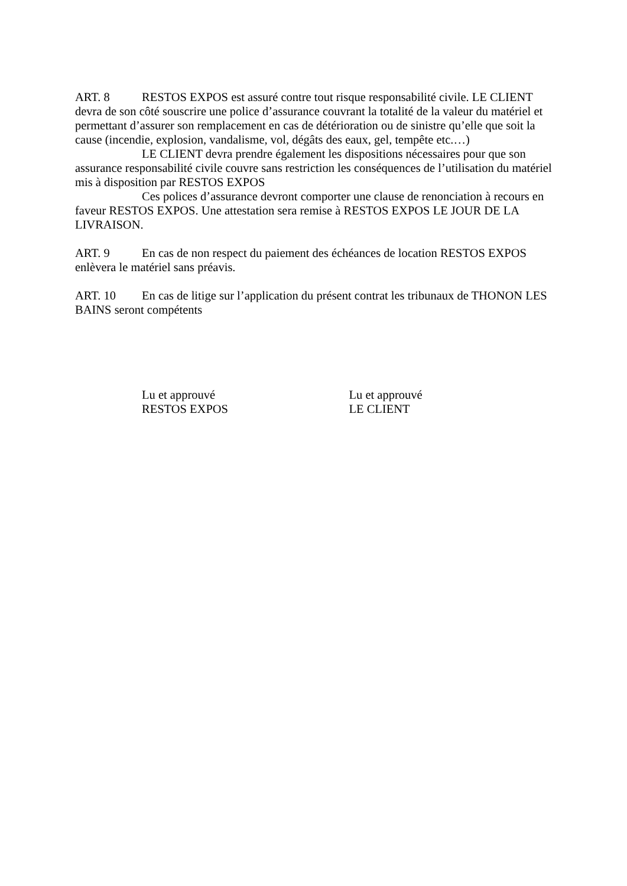ART. 8 RESTOS EXPOS est assuré contre tout risque responsabilité civile. LE CLIENT devra de son côté souscrire une police d’assurance couvrant la totalité de la valeur du matériel et permettant d’assurer son remplacement en cas de détérioration ou de sinistre qu’elle que soit la cause (incendie, explosion, vandalisme, vol, dégâts des eaux, gel, tempête etc.…)
LE CLIENT devra prendre également les dispositions nécessaires pour que son assurance responsabilité civile couvre sans restriction les conséquences de l’utilisation du matériel mis à disposition par RESTOS EXPOS
Ces polices d’assurance devront comporter une clause de renonciation à recours en faveur RESTOS EXPOS. Une attestation sera remise à RESTOS EXPOS LE JOUR DE LA LIVRAISON.
ART. 9 En cas de non respect du paiement des échéances de location RESTOS EXPOS enlèvera le matériel sans préavis.
ART. 10 En cas de litige sur l’application du présent contrat les tribunaux de THONON LES BAINS seront compétents
Lu et approuvé
RESTOS EXPOS
Lu et approuvé
LE CLIENT